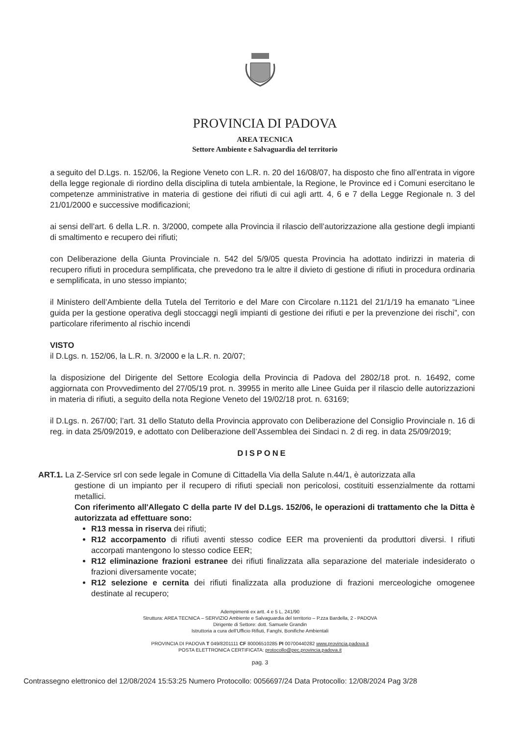PROVINCIA DI PADOVA
AREA TECNICA
Settore Ambiente e Salvaguardia del territorio
a seguito del D.Lgs. n. 152/06, la Regione Veneto con L.R. n. 20 del 16/08/07, ha disposto che fino all’entrata in vigore della legge regionale di riordino della disciplina di tutela ambientale, la Regione, le Province ed i Comuni esercitano le competenze amministrative in materia di gestione dei rifiuti di cui agli artt. 4, 6 e 7 della Legge Regionale n. 3 del 21/01/2000 e successive modificazioni;
ai sensi dell’art. 6 della L.R. n. 3/2000, compete alla Provincia il rilascio dell’autorizzazione alla gestione degli impianti di smaltimento e recupero dei rifiuti;
con Deliberazione della Giunta Provinciale n. 542 del 5/9/05 questa Provincia ha adottato indirizzi in materia di recupero rifiuti in procedura semplificata, che prevedono tra le altre il divieto di gestione di rifiuti in procedura ordinaria e semplificata, in uno stesso impianto;
il Ministero dell’Ambiente della Tutela del Territorio e del Mare con Circolare n.1121 del 21/1/19 ha emanato “Linee guida per la gestione operativa degli stoccaggi negli impianti di gestione dei rifiuti e per la prevenzione dei rischi”, con particolare riferimento al rischio incendi
VISTO
il D.Lgs. n. 152/06, la L.R. n. 3/2000 e la L.R. n. 20/07;
la disposizione del Dirigente del Settore Ecologia della Provincia di Padova del 2802/18 prot. n. 16492, come aggiornata con Provvedimento del 27/05/19 prot. n. 39955 in merito alle Linee Guida per il rilascio delle autorizzazioni in materia di rifiuti, a seguito della nota Regione Veneto del 19/02/18 prot. n. 63169;
il D.Lgs. n. 267/00; l’art. 31 dello Statuto della Provincia approvato con Deliberazione del Consiglio Provinciale n. 16 di reg. in data 25/09/2019, e adottato con Deliberazione dell’Assemblea dei Sindaci n. 2 di reg. in data 25/09/2019;
DISPONE
ART.1. La Z-Service srl con sede legale in Comune di Cittadella Via della Salute n.44/1, è autorizzata alla
gestione di un impianto per il recupero di rifiuti speciali non pericolosi, costituiti essenzialmente da rottami metallici.
Con riferimento all'Allegato C della parte IV del D.Lgs. 152/06, le operazioni di trattamento che la Ditta è autorizzata ad effettuare sono:
R13 messa in riserva dei rifiuti;
R12 accorpamento di rifiuti aventi stesso codice EER ma provenienti da produttori diversi. I rifiuti accorpati mantengono lo stesso codice EER;
R12 eliminazione frazioni estranee dei rifiuti finalizzata alla separazione del materiale indesiderato o frazioni diversamente vocate;
R12 selezione e cernita dei rifiuti finalizzata alla produzione di frazioni merceologiche omogenee destinate al recupero;
Adempimenti ex artt. 4 e 5 L. 241/90
Struttura: AREA TECNICA – SERVIZIO Ambiente e Salvaguardia del territorio – P.zza Bardella, 2 - PADOVA
Dirigente di Settore: dott. Samuele Grandin
Istruttoria a cura dell'Ufficio Rifiuti, Fanghi, Bonifiche Ambientali
PROVINCIA DI PADOVA T 049/8201111 CF 80006510285 PI 00700440282 www.provincia.padova.it
POSTA ELETTRONICA CERTIFICATA: protocollo@pec.provincia.padova.it
pag. 3
Contrassegno elettronico del 12/08/2024 15:53:25 Numero Protocollo: 0056697/24 Data Protocollo: 12/08/2024 Pag 3/28